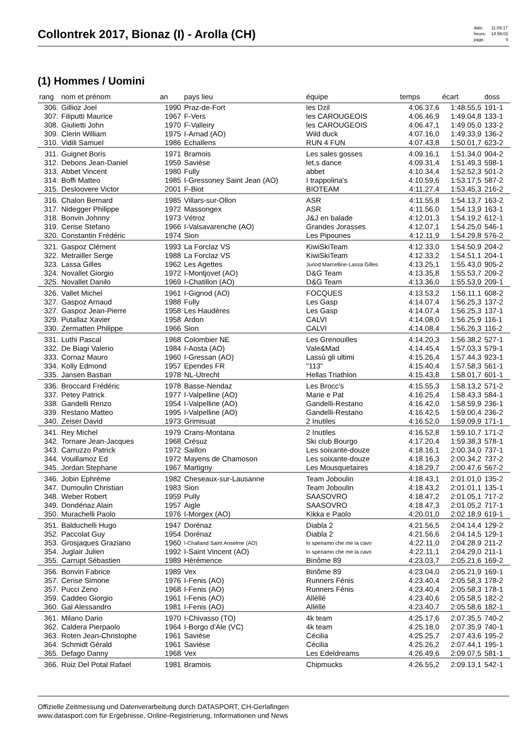Collontrek 2017, Bionaz (I) - Arolla (CH)
| date: | 11.09.17 |
| heure: | 14:58:01 |
| page: | 6 |
(1) Hommes / Uomini
| rang | nom et prénom | an | pays lieu | équipe | temps | écart | doss |
| --- | --- | --- | --- | --- | --- | --- | --- |
| 306. | Gillioz Joel | 1990 | Praz-de-Fort | les Dzil | 4:06.37,6 | 1:48.55,5 | 191-1 |
| 307. | Filiputti Maurice | 1967 | F-Vers | les CAROUGEOIS | 4:06.46,9 | 1:49.04,8 | 133-1 |
| 308. | Giulietti John | 1970 | F-Valleiry | les CAROUGEOIS | 4:06.47,1 | 1:49.05,0 | 133-2 |
| 309. | Clerin William | 1975 | I-Arnad (AO) | Wild duck | 4:07.16,0 | 1:49.33,9 | 136-2 |
| 310. | Vidili Samuel | 1986 | Echallens | RUN 4 FUN | 4:07.43,8 | 1:50.01,7 | 623-2 |
| 311. | Guignet Boris | 1971 | Bramois | Les sales gosses | 4:09.16,1 | 1:51.34,0 | 904-2 |
| 312. | Debons Jean-Daniel | 1959 | Savièse | let,s dance | 4:09.31,4 | 1:51.49,3 | 598-1 |
| 313. | Abbet Vincent | 1980 | Fully | abbet | 4:10.34,4 | 1:52.52,3 | 501-2 |
| 314. | Boffi Matteo | 1985 | I-Gressoney Saint Jean (AO) | I trappolina's | 4:10.59,6 | 1:53.17,5 | 587-2 |
| 315. | Desloovere Victor | 2001 | F-Biot | BIOTEAM | 4:11.27,4 | 1:53.45,3 | 216-2 |
| 316. | Chalon Bernard | 1985 | Villars-sur-Ollon | ASR | 4:11.55,8 | 1:54.13,7 | 163-2 |
| 317. | Nidegger Philippe | 1972 | Massongex | ASR | 4:11.56,0 | 1:54.13,9 | 163-1 |
| 318. | Bonvin Johnny | 1973 | Vétroz | J&J en balade | 4:12.01,3 | 1:54.19,2 | 612-1 |
| 319. | Cerise Stefano | 1966 | I-Valsavarenche (AO) | Grandes Jorasses | 4:12.07,1 | 1:54.25,0 | 546-1 |
| 320. | Constantin Frédéric | 1974 | Sion | Les Pipounes | 4:12.11,9 | 1:54.29,8 | 576-2 |
| 321. | Gaspoz Clément | 1993 | La Forclaz VS | KiwiSkiTeam | 4:12.33,0 | 1:54.50,9 | 204-2 |
| 322. | Metrailler Serge | 1988 | La Forclaz VS | KiwiSkiTeam | 4:12.33,2 | 1:54.51,1 | 204-1 |
| 323. | Lassa Gilles | 1962 | Les Agettes | Junod Marcelline-Lassa Gilles | 4:13.25,1 | 1:55.43,0 | 905-2 |
| 324. | Novallet Giorgio | 1972 | I-Montjovet (AO) | D&G Team | 4:13.35,8 | 1:55.53,7 | 209-2 |
| 325. | Novallet Danilo | 1969 | I-Chatillon (AO) | D&G Team | 4:13.36,0 | 1:55.53,9 | 209-1 |
| 326. | Vallet Michel | 1961 | I-Gignod (AO) | FOCQUES | 4:13.53,2 | 1:56.11,1 | 608-2 |
| 327. | Gaspoz Arnaud | 1988 | Fully | Les Gasp | 4:14.07,4 | 1:56.25,3 | 137-2 |
| 327. | Gaspoz Jean-Pierre | 1958 | Les Haudères | Les Gasp | 4:14.07,4 | 1:56.25,3 | 137-1 |
| 329. | Putallaz Xavier | 1958 | Ardon | CALVI | 4:14.08,0 | 1:56.25,9 | 116-1 |
| 330. | Zermatten Philippe | 1966 | Sion | CALVI | 4:14.08,4 | 1:56.26,3 | 116-2 |
| 331. | Luthi Pascal | 1968 | Colombier NE | Les Grenouilles | 4:14.20,3 | 1:56.38,2 | 527-1 |
| 332. | De Biagi Valerio | 1984 | I-Aosta (AO) | Vale&Mad | 4:14.45,4 | 1:57.03,3 | 579-1 |
| 333. | Cornaz Mauro | 1960 | I-Gressan (AO) | Lassù gli ultimi | 4:15.26,4 | 1:57.44,3 | 923-1 |
| 334. | Kolly Edmond | 1957 | Ependes FR | "113" | 4:15.40,4 | 1:57.58,3 | 561-1 |
| 335. | Jansen Bastian | 1978 | NL-Utrecht | Hellas Triathlon | 4:15.43,8 | 1:58.01,7 | 601-1 |
| 336. | Broccard Frédéric | 1978 | Basse-Nendaz | Les Brocc's | 4:15.55,3 | 1:58.13,2 | 571-2 |
| 337. | Petey Patrick | 1977 | I-Valpelline (AO) | Marie e Pat | 4:16.25,4 | 1:58.43,3 | 584-1 |
| 338. | Gandelli Renzo | 1954 | I-Valpelline (AO) | Gandelli-Restano | 4:16.42,0 | 1:58.59,9 | 236-1 |
| 339. | Restano Matteo | 1995 | I-Valpelline (AO) | Gandelli-Restano | 4:16.42,5 | 1:59.00,4 | 236-2 |
| 340. | Zeiser David | 1973 | Grimisuat | 2 Inutiles | 4:16.52,0 | 1:59.09,9 | 171-1 |
| 341. | Rey Michel | 1979 | Crans-Montana | 2 Inutiles | 4:16.52,8 | 1:59.10,7 | 171-2 |
| 342. | Tornare Jean-Jacques | 1968 | Crésuz | Ski club Bourgo | 4:17.20,4 | 1:59.38,3 | 578-1 |
| 343. | Carruzzo Patrick | 1972 | Saillon | Les soixante-douze | 4:18.16,1 | 2:00.34,0 | 737-1 |
| 344. | Vouillamoz Ed | 1972 | Mayens de Chamoson | Les soixante-douze | 4:18.16,3 | 2:00.34,2 | 737-2 |
| 345. | Jordan Stephane | 1967 | Martigny | Les Mousquetaires | 4:18.29,7 | 2:00.47,6 | 567-2 |
| 346. | Jobin Ephrème | 1982 | Cheseaux-sur-Lausanne | Team Joboulin | 4:18.43,1 | 2:01.01,0 | 135-2 |
| 347. | Dumoulin Christian | 1983 | Sion | Team Joboulin | 4:18.43,2 | 2:01.01,1 | 135-1 |
| 348. | Weber Robert | 1959 | Pully | SAASOVRO | 4:18.47,2 | 2:01.05,1 | 717-2 |
| 349. | Dondénaz Alain | 1957 | Aigle | SAASOVRO | 4:18.47,3 | 2:01.05,2 | 717-1 |
| 350. | Murachelli Paolo | 1976 | I-Morgex (AO) | Kikka e Paolo | 4:20.01,0 | 2:02.18,9 | 619-1 |
| 351. | Balduchelli Hugo | 1947 | Dorénaz | Diabla 2 | 4:21.56,5 | 2:04.14,4 | 129-2 |
| 352. | Paccolat Guy | 1954 | Dorénaz | Diabla 2 | 4:21.56,6 | 2:04.14,5 | 129-1 |
| 353. | Grosjaques Graziano | 1960 | I-Challand Saint Anselme (AO) | lo speriamo che me la cavo | 4:22.11,0 | 2:04.28,9 | 211-2 |
| 354. | Juglair Julien | 1992 | I-Saint Vincent (AO) | lo speriamo che me la cavo | 4:22.11,1 | 2:04.29,0 | 211-1 |
| 355. | Carrupt Sébastien | 1989 | Hérémence | Binôme 89 | 4:23.03,7 | 2:05.21,6 | 169-2 |
| 356. | Bonvin Fabrice | 1989 | Vex | Binôme 89 | 4:23.04,0 | 2:05.21,9 | 169-1 |
| 357. | Cerise Simone | 1976 | I-Fenis (AO) | Runners Fénis | 4:23.40,4 | 2:05.58,3 | 178-2 |
| 357. | Pucci Zeno | 1968 | I-Fenis (AO) | Runners Fénis | 4:23.40,4 | 2:05.58,3 | 178-1 |
| 359. | Caddeo Giorgio | 1961 | I-Fenis (AO) | Allèllé | 4:23.40,6 | 2:05.58,5 | 182-2 |
| 360. | Gal Alessandro | 1981 | I-Fenis (AO) | Allèllé | 4:23.40,7 | 2:05.58,6 | 182-1 |
| 361. | Milano Dario | 1970 | I-Chivasso (TO) | 4k team | 4:25.17,6 | 2:07.35,5 | 740-2 |
| 362. | Caldera Pierpaolo | 1964 | I-Borgo d'Ale (VC) | 4k team | 4:25.18,0 | 2:07.35,9 | 740-1 |
| 363. | Roten Jean-Christophe | 1961 | Savièse | Cécilia | 4:25.25,7 | 2:07.43,6 | 195-2 |
| 364. | Schmidt Gérald | 1961 | Savièse | Cécilia | 4:25.26,2 | 2:07.44,1 | 195-1 |
| 365. | Defago Danny | 1968 | Vex | Les Edeldreams | 4:26.49,6 | 2:09.07,5 | 581-1 |
| 366. | Ruiz Del Potal Rafael | 1981 | Bramois | Chipmucks | 4:26.55,2 | 2:09.13,1 | 542-1 |
Offizielle Zeitmessung und Datenverarbeitung durch DATASPORT, CH-Gerlafingen
www.datasport.com für Ergebnisse, Online-Registrierung, Informationen und News